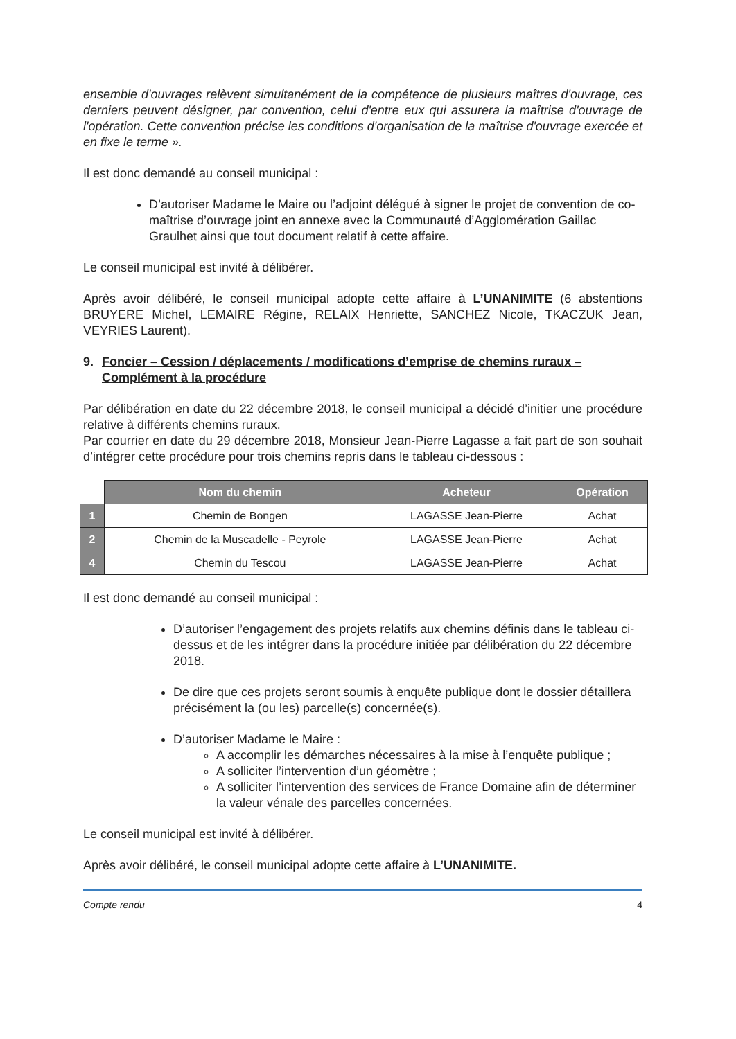ensemble d'ouvrages relèvent simultanément de la compétence de plusieurs maîtres d'ouvrage, ces derniers peuvent désigner, par convention, celui d'entre eux qui assurera la maîtrise d'ouvrage de l'opération. Cette convention précise les conditions d'organisation de la maîtrise d'ouvrage exercée et en fixe le terme ».
Il est donc demandé au conseil municipal :
D’autoriser Madame le Maire ou l’adjoint délégué à signer le projet de convention de co-maîtrise d’ouvrage joint en annexe avec la Communauté d’Agglomération Gaillac Graulhet ainsi que tout document relatif à cette affaire.
Le conseil municipal est invité à délibérer.
Après avoir délibéré, le conseil municipal adopte cette affaire à L’UNANIMITE (6 abstentions BRUYERE Michel, LEMAIRE Régine, RELAIX Henriette, SANCHEZ Nicole, TKACZUK Jean, VEYRIES Laurent).
9. Foncier – Cession / déplacements / modifications d’emprise de chemins ruraux – Complément à la procédure
Par délibération en date du 22 décembre 2018, le conseil municipal a décidé d’initier une procédure relative à différents chemins ruraux.
Par courrier en date du 29 décembre 2018, Monsieur Jean-Pierre Lagasse a fait part de son souhait d’intégrer cette procédure pour trois chemins repris dans le tableau ci-dessous :
| | Nom du chemin | Acheteur | Opération |
| --- | --- | --- | --- |
| 1 | Chemin de Bongen | LAGASSE Jean-Pierre | Achat |
| 2 | Chemin de la Muscadelle - Peyrole | LAGASSE Jean-Pierre | Achat |
| 4 | Chemin du Tescou | LAGASSE Jean-Pierre | Achat |
Il est donc demandé au conseil municipal :
D’autoriser l’engagement des projets relatifs aux chemins définis dans le tableau ci-dessus et de les intégrer dans la procédure initiée par délibération du 22 décembre 2018.
De dire que ces projets seront soumis à enquête publique dont le dossier détaillera précisément la (ou les) parcelle(s) concernée(s).
D’autoriser Madame le Maire :
A accomplir les démarches nécessaires à la mise à l’enquête publique ;
A solliciter l’intervention d’un géomètre ;
A solliciter l’intervention des services de France Domaine afin de déterminer la valeur vénale des parcelles concernées.
Le conseil municipal est invité à délibérer.
Après avoir délibéré, le conseil municipal adopte cette affaire à L’UNANIMITE.
Compte rendu 4